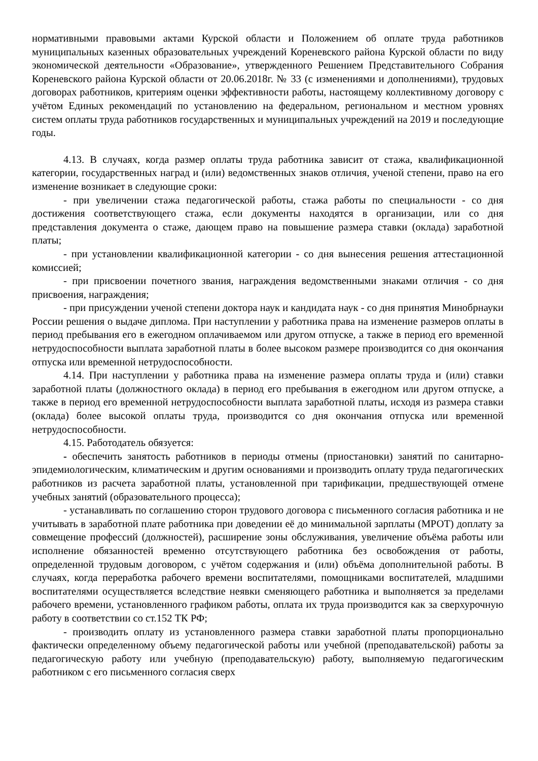нормативными правовыми актами Курской области и Положением об оплате труда работников муниципальных казенных образовательных учреждений Кореневского района Курской области по виду экономической деятельности «Образование», утвержденного Решением Представительного Собрания Кореневского района Курской области от 20.06.2018г. № 33 (с изменениями и дополнениями), трудовых договорах работников, критериям оценки эффективности работы, настоящему коллективному договору с учётом Единых рекомендаций по установлению на федеральном, региональном и местном уровнях систем оплаты труда работников государственных и муниципальных учреждений на 2019 и последующие годы.
4.13. В случаях, когда размер оплаты труда работника зависит от стажа, квалификационной категории, государственных наград и (или) ведомственных знаков отличия, ученой степени, право на его изменение возникает в следующие сроки:
- при увеличении стажа педагогической работы, стажа работы по специальности - со дня достижения соответствующего стажа, если документы находятся в организации, или со дня представления документа о стаже, дающем право на повышение размера ставки (оклада) заработной платы;
- при установлении квалификационной категории - со дня вынесения решения аттестационной комиссией;
- при присвоении почетного звания, награждения ведомственными знаками отличия - со дня присвоения, награждения;
- при присуждении ученой степени доктора наук и кандидата наук - со дня принятия Минобрнауки России решения о выдаче диплома. При наступлении у работника права на изменение размеров оплаты в период пребывания его в ежегодном оплачиваемом или другом отпуске, а также в период его временной нетрудоспособности выплата заработной платы в более высоком размере производится со дня окончания отпуска или временной нетрудоспособности.
4.14. При наступлении у работника права на изменение размера оплаты труда и (или) ставки заработной платы (должностного оклада) в период его пребывания в ежегодном или другом отпуске, а также в период его временной нетрудоспособности выплата заработной платы, исходя из размера ставки (оклада) более высокой оплаты труда, производится со дня окончания отпуска или временной нетрудоспособности.
4.15. Работодатель обязуется:
- обеспечить занятость работников в периоды отмены (приостановки) занятий по санитарно-эпидемиологическим, климатическим и другим основаниями и производить оплату труда педагогических работников из расчета заработной платы, установленной при тарификации, предшествующей отмене учебных занятий (образовательного процесса);
- устанавливать по соглашению сторон трудового договора с письменного согласия работника и не учитывать в заработной плате работника при доведении её до минимальной зарплаты (МРОТ) доплату за совмещение профессий (должностей), расширение зоны обслуживания, увеличение объёма работы или исполнение обязанностей временно отсутствующего работника без освобождения от работы, определенной трудовым договором, с учётом содержания и (или) объёма дополнительной работы. В случаях, когда переработка рабочего времени воспитателями, помощниками воспитателей, младшими воспитателями осуществляется вследствие неявки сменяющего работника и выполняется за пределами рабочего времени, установленного графиком работы, оплата их труда производится как за сверхурочную работу в соответствии со ст.152 ТК РФ;
- производить оплату из установленного размера ставки заработной платы пропорционально фактически определенному объему педагогической работы или учебной (преподавательской) работы за педагогическую работу или учебную (преподавательскую) работу, выполняемую педагогическим работником с его письменного согласия сверх